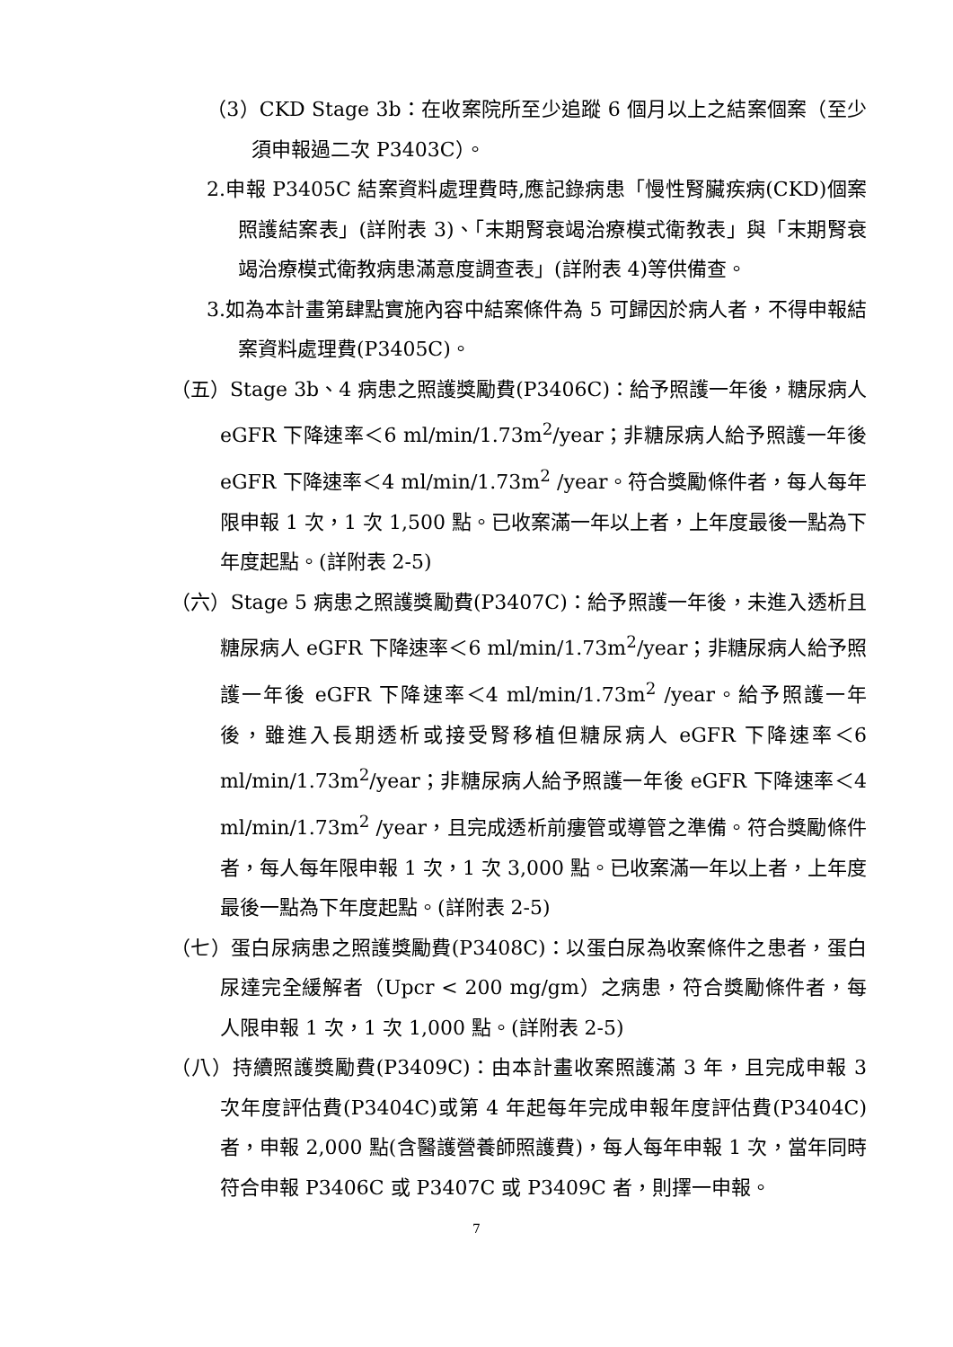（3）CKD Stage 3b：在收案院所至少追蹤 6 個月以上之結案個案（至少須申報過二次 P3403C）。
2.申報 P3405C 結案資料處理費時,應記錄病患「慢性腎臟疾病(CKD)個案照護結案表」(詳附表 3)、「末期腎衰竭治療模式衛教表」與「末期腎衰竭治療模式衛教病患滿意度調查表」(詳附表 4)等供備查。
3.如為本計畫第肆點實施內容中結案條件為 5 可歸因於病人者，不得申報結案資料處理費(P3405C)。
（五）Stage 3b、4 病患之照護獎勵費(P3406C)：給予照護一年後，糖尿病人 eGFR 下降速率＜6 ml/min/1.73m<sup>2</sup>/year；非糖尿病人給予照護一年後 eGFR 下降速率＜4 ml/min/1.73m<sup>2</sup> /year。符合獎勵條件者，每人每年限申報 1 次，1 次 1,500 點。已收案滿一年以上者，上年度最後一點為下年度起點。(詳附表 2-5)
（六）Stage 5 病患之照護獎勵費(P3407C)：給予照護一年後，未進入透析且糖尿病人 eGFR 下降速率＜6 ml/min/1.73m<sup>2</sup>/year；非糖尿病人給予照護一年後 eGFR 下降速率＜4 ml/min/1.73m<sup>2</sup> /year。給予照護一年後，雖進入長期透析或接受腎移植但糖尿病人 eGFR 下降速率＜6 ml/min/1.73m<sup>2</sup>/year；非糖尿病人給予照護一年後 eGFR 下降速率＜4 ml/min/1.73m<sup>2</sup> /year，且完成透析前瘻管或導管之準備。符合獎勵條件者，每人每年限申報 1 次，1 次 3,000 點。已收案滿一年以上者，上年度最後一點為下年度起點。(詳附表 2-5)
（七）蛋白尿病患之照護獎勵費(P3408C)：以蛋白尿為收案條件之患者，蛋白尿達完全緩解者（Upcr < 200 mg/gm）之病患，符合獎勵條件者，每人限申報 1 次，1 次 1,000 點。(詳附表 2-5)
（八）持續照護獎勵費(P3409C)：由本計畫收案照護滿 3 年，且完成申報 3 次年度評估費(P3404C)或第 4 年起每年完成申報年度評估費(P3404C)者，申報 2,000 點(含醫護營養師照護費)，每人每年申報 1 次，當年同時符合申報 P3406C 或 P3407C 或 P3409C 者，則擇一申報。
7